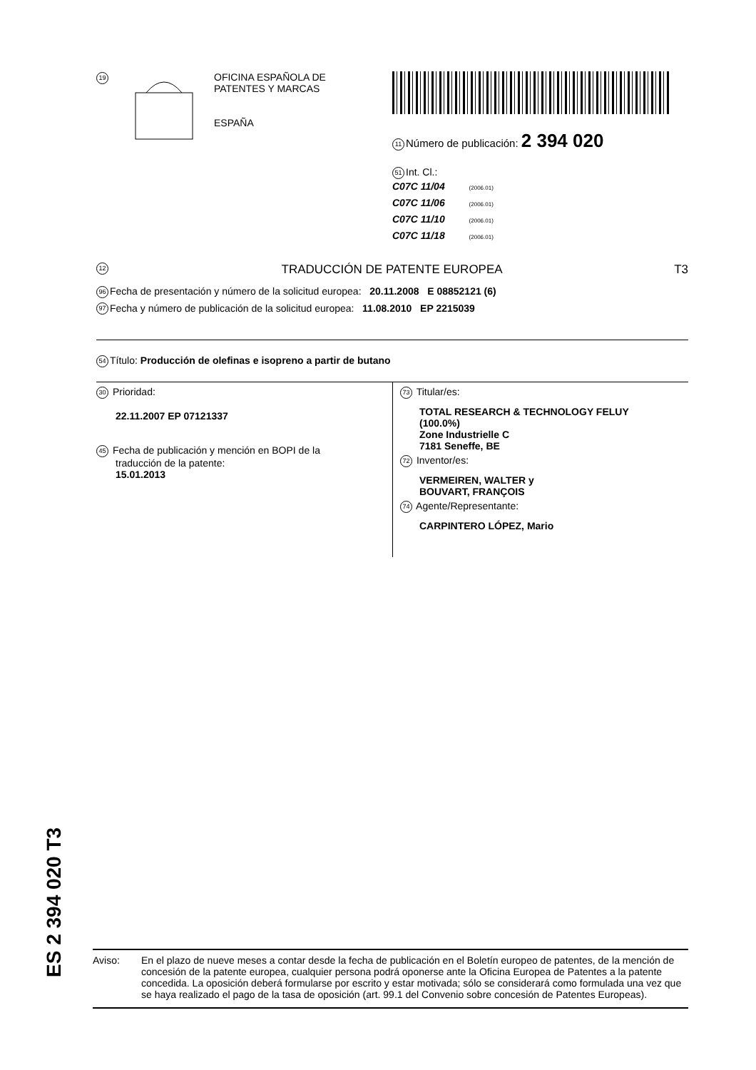19
OFICINA ESPAÑOLA DE
PATENTES Y MARCAS
ESPAÑA
11 Número de publicación: 2 394 020
51 Int. Cl.:
C07C 11/04 (2006.01)
C07C 11/06 (2006.01)
C07C 11/10 (2006.01)
C07C 11/18 (2006.01)
12 TRADUCCIÓN DE PATENTE EUROPEA T3
96 Fecha de presentación y número de la solicitud europea: 20.11.2008 E 08852121 (6)
97 Fecha y número de publicación de la solicitud europea: 11.08.2010 EP 2215039
54 Título: Producción de olefinas e isopreno a partir de butano
30 Prioridad:
22.11.2007 EP 07121337
45 Fecha de publicación y mención en BOPI de la
traducción de la patente:
15.01.2013
73 Titular/es:
TOTAL RESEARCH & TECHNOLOGY FELUY
(100.0%)
Zone Industrielle C
7181 Seneffe, BE
72 Inventor/es:
VERMEIREN, WALTER y
BOUVART, FRANÇOIS
74 Agente/Representante:
CARPINTERO LÓPEZ, Mario
ES 2 394 020 T3
Aviso: En el plazo de nueve meses a contar desde la fecha de publicación en el Boletín europeo de patentes, de la mención de concesión de la patente europea, cualquier persona podrá oponerse ante la Oficina Europea de Patentes a la patente concedida. La oposición deberá formularse por escrito y estar motivada; sólo se considerará como formulada una vez que se haya realizado el pago de la tasa de oposición (art. 99.1 del Convenio sobre concesión de Patentes Europeas).